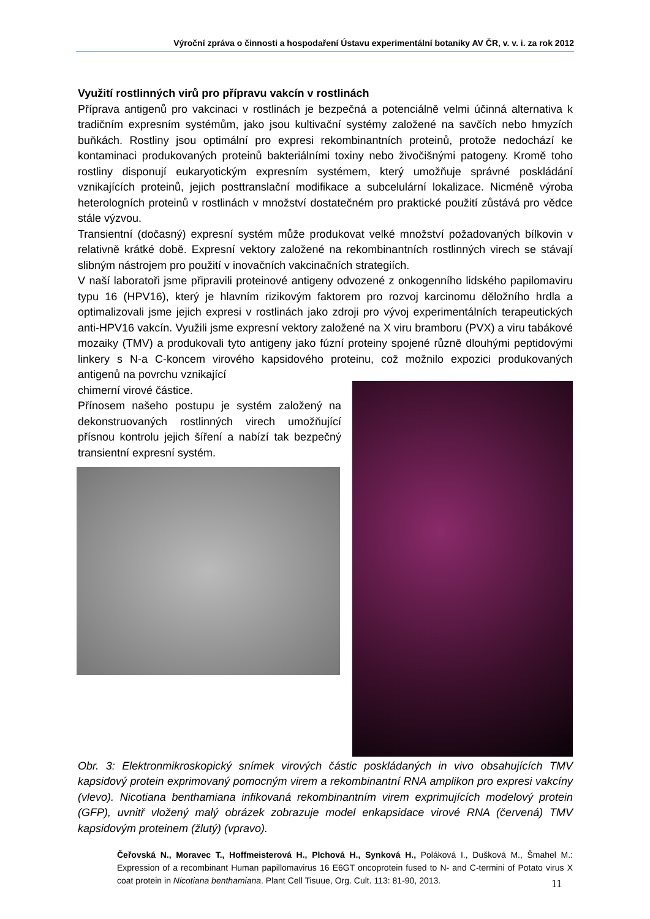Výroční zpráva o činnosti a hospodaření Ústavu experimentální botaniky AV ČR, v. v. i. za rok 2012
Využití rostlinných virů pro přípravu vakcín v rostlinách
Příprava antigenů pro vakcinaci v rostlinách je bezpečná a potenciálně velmi účinná alternativa k tradičním expresním systémům, jako jsou kultivační systémy založené na savčích nebo hmyzích buňkách. Rostliny jsou optimální pro expresi rekombinantních proteinů, protože nedochází ke kontaminaci produkovaných proteinů bakteriálními toxiny nebo živočišnými patogeny. Kromě toho rostliny disponují eukaryotickým expresním systémem, který umožňuje správné poskládání vznikajících proteinů, jejich posttranslační modifikace a subcelulární lokalizace. Nicméně výroba heterologních proteinů v rostlinách v množství dostatečném pro praktické použití zůstává pro vědce stále výzvou.
Transientní (dočasný) expresní systém může produkovat velké množství požadovaných bílkovin v relativně krátké době. Expresní vektory založené na rekombinantních rostlinných virech se stávají slibným nástrojem pro použití v inovačních vakcinačních strategiích.
V naší laboratoři jsme připravili proteinové antigeny odvozené z onkogenního lidského papilomaviru typu 16 (HPV16), který je hlavním rizikovým faktorem pro rozvoj karcinomu děložního hrdla a optimalizovali jsme jejich expresi v rostlinách jako zdroji pro vývoj experimentálních terapeutických anti-HPV16 vakcín. Využili jsme expresní vektory založené na X viru bramboru (PVX) a viru tabákové mozaiky (TMV) a produkovali tyto antigeny jako fúzní proteiny spojené různě dlouhými peptidovými linkery s N-a C-koncem virového kapsidového proteinu, což možnilo expozici produkovaných antigenů na povrchu vznikající
chimerní virové částice.
Přínosem našeho postupu je systém založený na dekonstruovaných rostlinných virech umožňující přísnou kontrolu jejich šíření a nabízí tak bezpečný transientní expresní systém.
Obr. 3: Elektronmikroskopický snímek virových částic poskládaných in vivo obsahujících TMV kapsidový protein exprimovaný pomocným virem a rekombinantní RNA amplikon pro expresi vakcíny (vlevo). Nicotiana benthamiana infikovaná rekombinantním virem exprimujících modelový protein (GFP), uvnitř vložený malý obrázek zobrazuje model enkapsidace virové RNA (červená) TMV kapsidovým proteinem (žlutý) (vpravo).
Čeřovská N., Moravec T., Hoffmeisterová H., Plchová H., Synková H., Poláková I., Dušková M., Šmahel M.: Expression of a recombinant Human papillomavirus 16 E6GT oncoprotein fused to N- and C-termini of Potato virus X coat protein in Nicotiana benthamiana. Plant Cell Tisuue, Org. Cult. 113: 81-90, 2013.
11